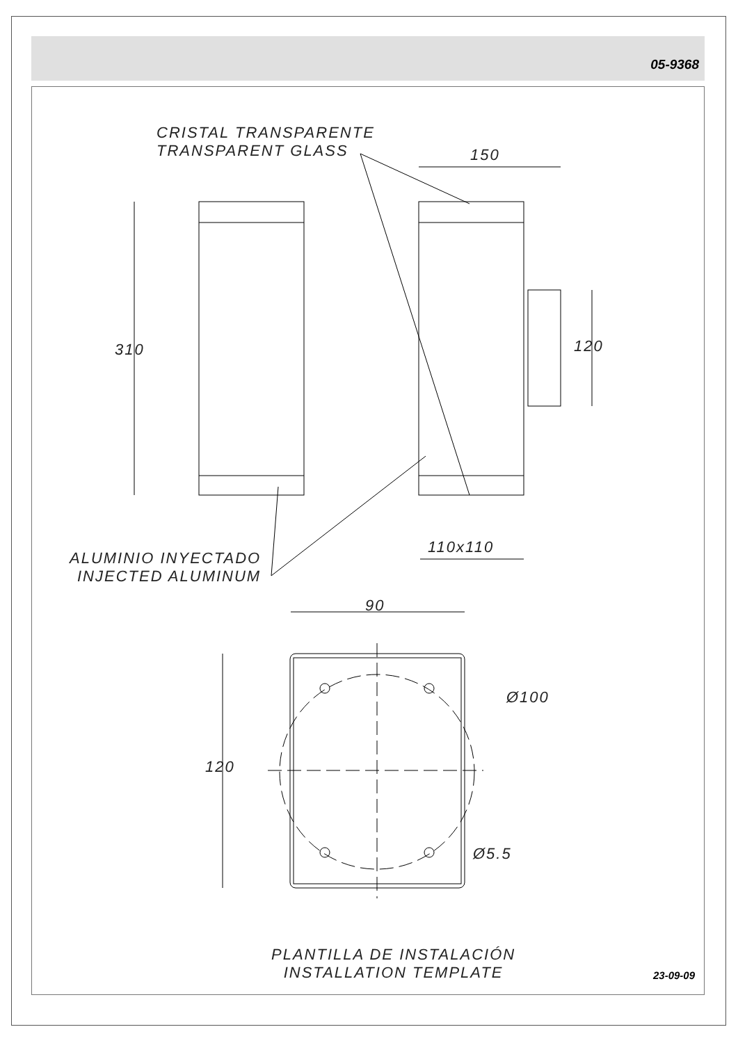05-9368
CRISTAL TRANSPARENTE
TRANSPARENT GLASS
150
310 120
110x110
ALUMINIO INYECTADO
INJECTED ALUMINUM
90
Ø100
120
Ø5.5
PLANTILLA DE INSTALACIÓN
INSTALLATION TEMPLATE
23-09-09